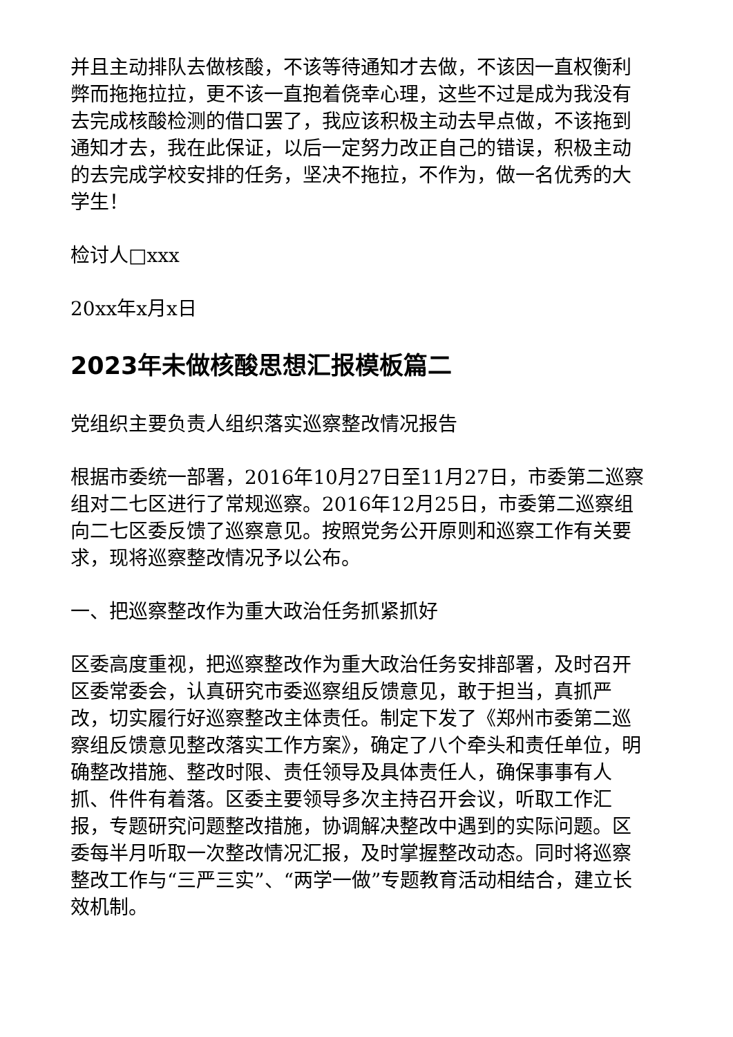并且主动排队去做核酸，不该等待通知才去做，不该因一直权衡利弊而拖拖拉拉，更不该一直抱着侥幸心理，这些不过是成为我没有去完成核酸检测的借口罢了，我应该积极主动去早点做，不该拖到通知才去，我在此保证，以后一定努力改正自己的错误，积极主动的去完成学校安排的任务，坚决不拖拉，不作为，做一名优秀的大学生！
检讨人□xxx
20xx年x月x日
2023年未做核酸思想汇报模板篇二
党组织主要负责人组织落实巡察整改情况报告
根据市委统一部署，2016年10月27日至11月27日，市委第二巡察组对二七区进行了常规巡察。2016年12月25日，市委第二巡察组向二七区委反馈了巡察意见。按照党务公开原则和巡察工作有关要求，现将巡察整改情况予以公布。
一、把巡察整改作为重大政治任务抓紧抓好
区委高度重视，把巡察整改作为重大政治任务安排部署，及时召开区委常委会，认真研究市委巡察组反馈意见，敢于担当，真抓严改，切实履行好巡察整改主体责任。制定下发了《郑州市委第二巡察组反馈意见整改落实工作方案》，确定了八个牵头和责任单位，明确整改措施、整改时限、责任领导及具体责任人，确保事事有人抓、件件有着落。区委主要领导多次主持召开会议，听取工作汇报，专题研究问题整改措施，协调解决整改中遇到的实际问题。区委每半月听取一次整改情况汇报，及时掌握整改动态。同时将巡察整改工作与“三严三实”、“两学一做”专题教育活动相结合，建立长效机制。